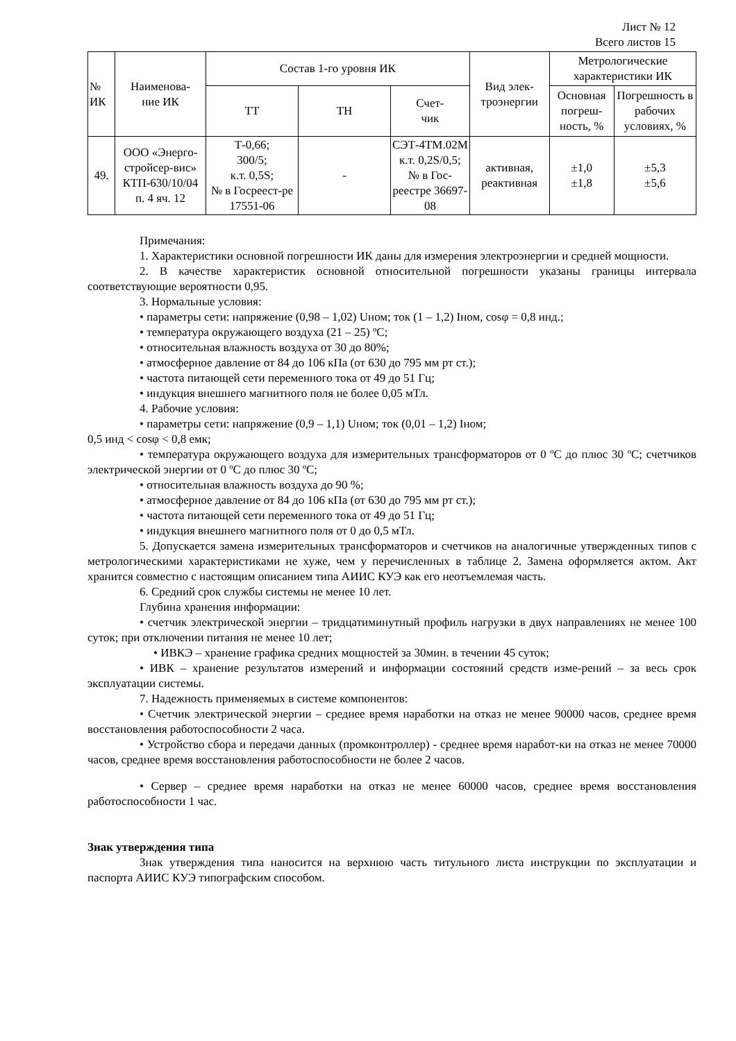Лист № 12
Всего листов 15
| № ИК | Наименова- ние ИК | Состав 1-го уровня ИК | | | Вид элек- троэнергии | Метрологические характеристики ИК | |
| --- | --- | --- | --- | --- | --- | --- | --- |
| | | ТТ | ТН | Счет- чик | | Основная погреш-ность, % | Погрешность в рабочих условиях, % |
| 49. | ООО «Энерго-стройсер-вис» КТП-630/10/04 п. 4 яч. 12 | Т-0,66; 300/5; к.т. 0,5S; № в Госреест-ре 17551-06 | - | СЭТ-4ТМ.02М к.т. 0,2S/0,5; № в Гос-реестре 36697-08 | активная, реактивная | ±1,0 ±1,8 | ±5,3 ±5,6 |
Примечания:
1. Характеристики основной погрешности ИК даны для измерения электроэнергии и средней мощности.
2. В качестве характеристик основной относительной погрешности указаны границы интервала соответствующие вероятности 0,95.
3. Нормальные условия:
• параметры сети: напряжение (0,98 – 1,02) Uном; ток (1 – 1,2) Iном, cosφ = 0,8 инд.;
• температура окружающего воздуха (21 – 25) ºС;
• относительная влажность воздуха от 30 до 80%;
• атмосферное давление от 84 до 106 кПа (от 630 до 795 мм рт ст.);
• частота питающей сети переменного тока от 49 до 51 Гц;
• индукция внешнего магнитного поля не более 0,05 мТл.
4. Рабочие условия:
• параметры сети: напряжение (0,9 – 1,1) Uном; ток (0,01 – 1,2) Iном;
0,5 инд < cosφ < 0,8 емк;
• температура окружающего воздуха для измерительных трансформаторов от 0 ºС до плюс 30 ºС; счетчиков электрической энергии от 0 ºС до плюс 30 ºС;
• относительная влажность воздуха до 90 %;
• атмосферное давление от 84 до 106 кПа (от 630 до 795 мм рт ст.);
• частота питающей сети переменного тока от 49 до 51 Гц;
• индукция внешнего магнитного поля от 0 до 0,5 мТл.
5. Допускается замена измерительных трансформаторов и счетчиков на аналогичные утвержденных типов с метрологическими характеристиками не хуже, чем у перечисленных в таблице 2. Замена оформляется актом. Акт хранится совместно с настоящим описанием типа АИИС КУЭ как его неотъемлемая часть.
6. Средний срок службы системы не менее 10 лет.
Глубина хранения информации:
• счетчик электрической энергии – тридцатиминутный профиль нагрузки в двух направлениях не менее 100 суток; при отключении питания не менее 10 лет;
• ИВКЭ – хранение графика средних мощностей за 30мин. в течении 45 суток;
• ИВК – хранение результатов измерений и информации состояний средств изме-рений – за весь срок эксплуатации системы.
7. Надежность применяемых в системе компонентов:
• Счетчик электрической энергии – среднее время наработки на отказ не менее 90000 часов, среднее время восстановления работоспособности 2 часа.
• Устройство сбора и передачи данных (промконтроллер) - среднее время наработ-ки на отказ не менее 70000 часов, среднее время восстановления работоспособности не более 2 часов.
• Сервер – среднее время наработки на отказ не менее 60000 часов, среднее время восстановления работоспособности 1 час.
Знак утверждения типа
Знак утверждения типа наносится на верхнюю часть титульного листа инструкции по эксплуатации и паспорта АИИС КУЭ типографским способом.